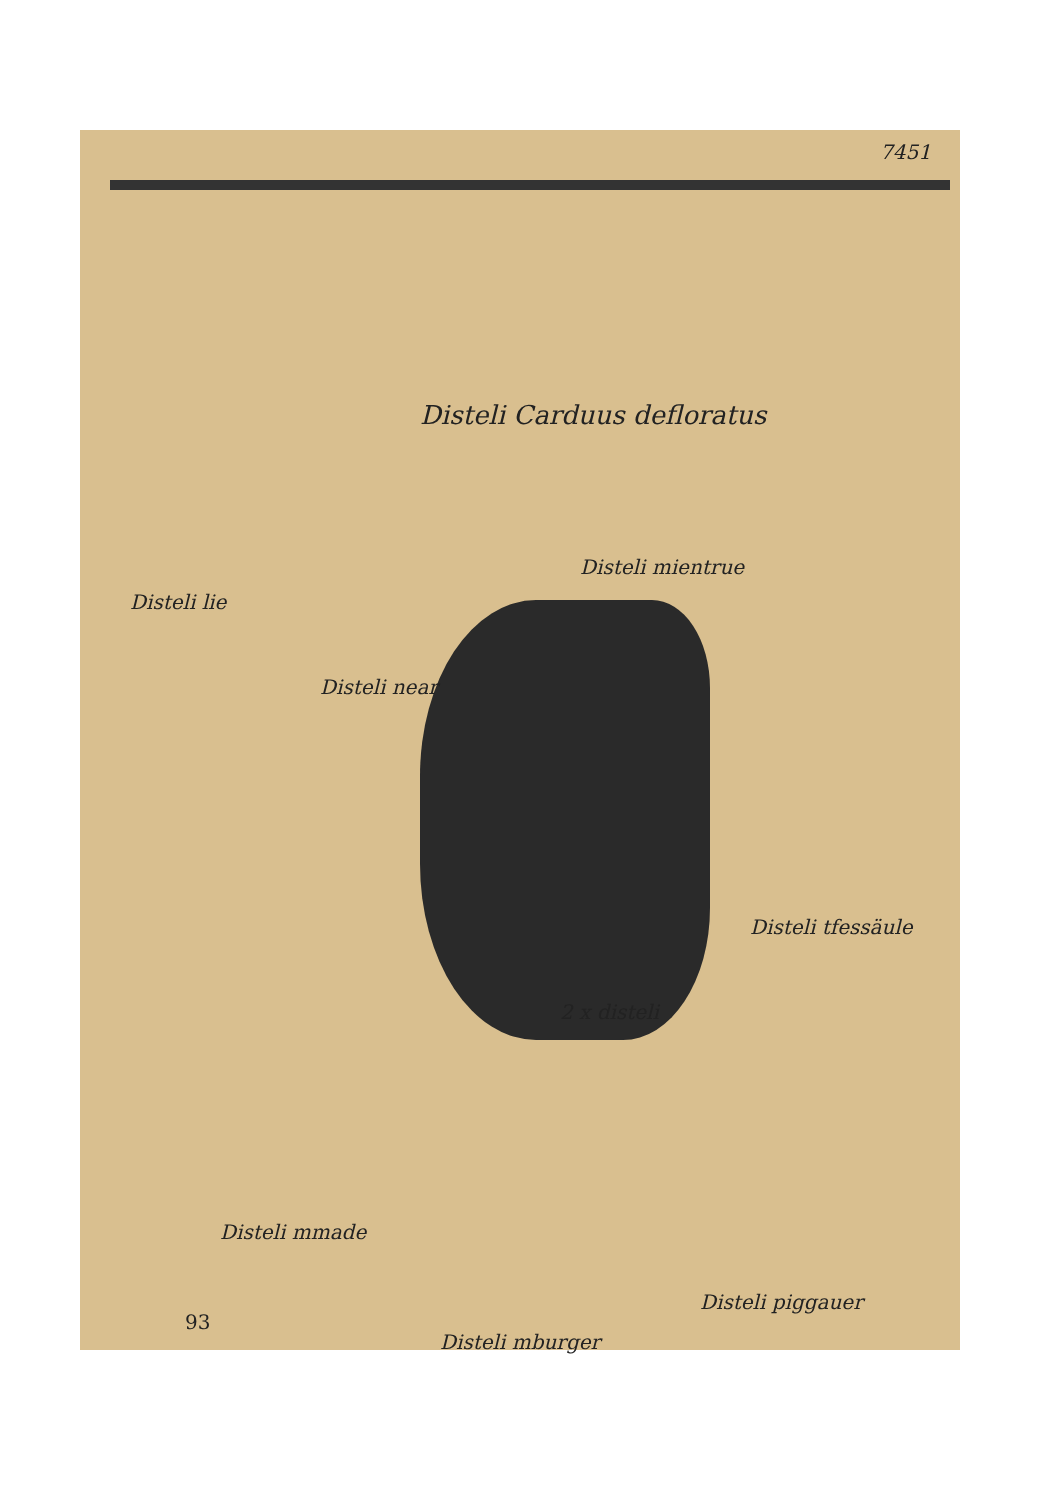7451
Disteli Carduus defloratus
Disteli mientrue
Disteli lie
Disteli near
Disteli tfessäule
2 x disteli
Disteli mmade
Disteli piggauer
93
Disteli mburger